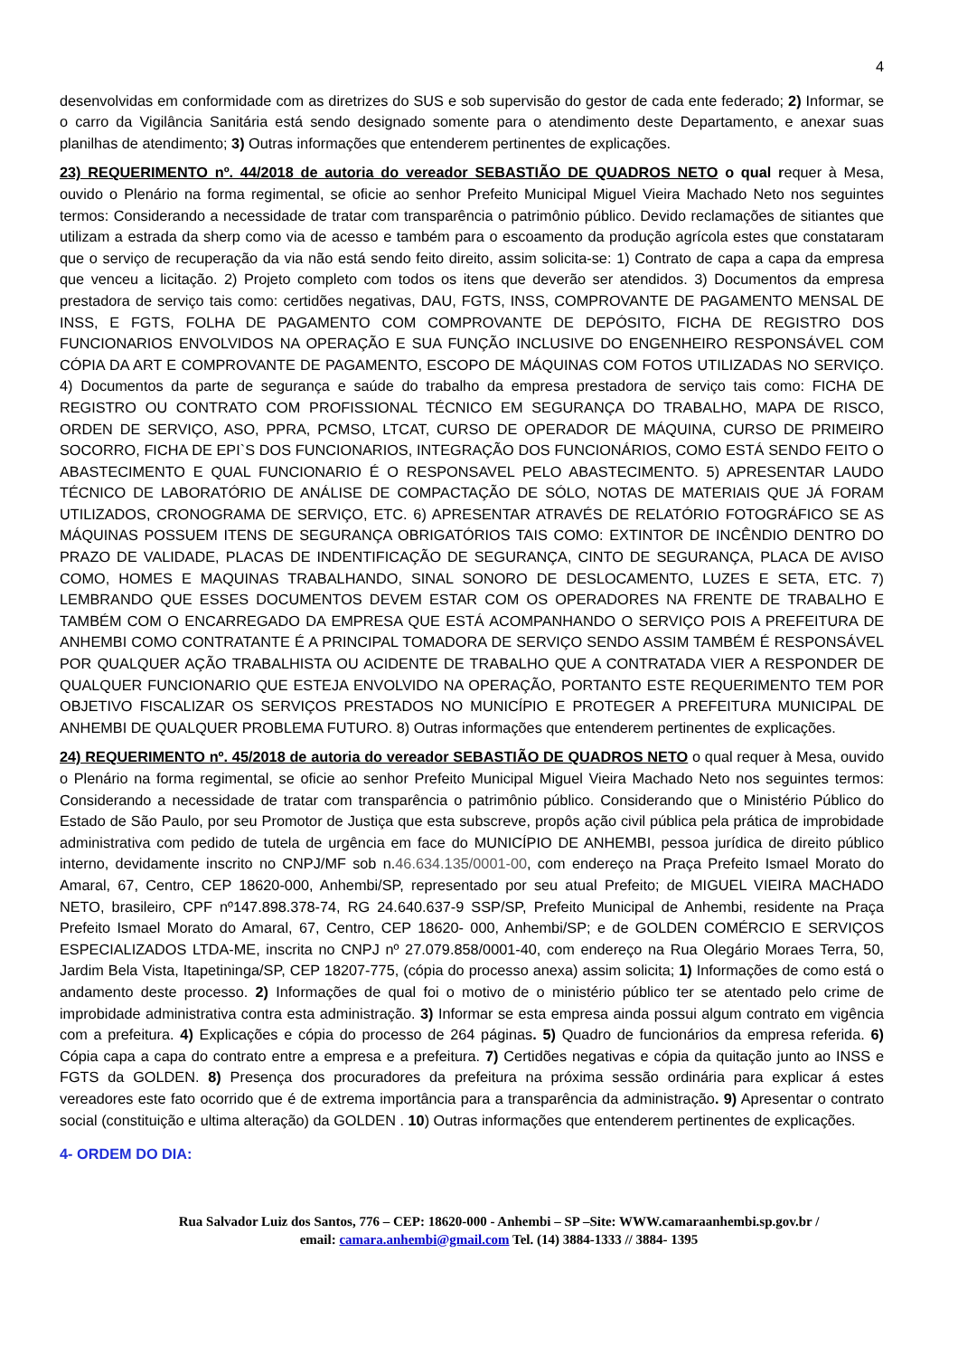4
desenvolvidas em conformidade com as diretrizes do SUS e sob supervisão do gestor de cada ente federado; 2) Informar, se o carro da Vigilância Sanitária está sendo designado somente para o atendimento deste Departamento, e anexar suas planilhas de atendimento; 3) Outras informações que entenderem pertinentes de explicações.
23) REQUERIMENTO nº. 44/2018 de autoria do vereador SEBASTIÃO DE QUADROS NETO o qual requer à Mesa, ouvido o Plenário na forma regimental, se oficie ao senhor Prefeito Municipal Miguel Vieira Machado Neto nos seguintes termos: Considerando a necessidade de tratar com transparência o patrimônio público. Devido reclamações de sitiantes que utilizam a estrada da sherp como via de acesso e também para o escoamento da produção agrícola estes que constataram que o serviço de recuperação da via não está sendo feito direito, assim solicita-se: 1) Contrato de capa a capa da empresa que venceu a licitação. 2) Projeto completo com todos os itens que deverão ser atendidos. 3) Documentos da empresa prestadora de serviço tais como: certidões negativas, DAU, FGTS, INSS, COMPROVANTE DE PAGAMENTO MENSAL DE INSS, E FGTS, FOLHA DE PAGAMENTO COM COMPROVANTE DE DEPÓSITO, FICHA DE REGISTRO DOS FUNCIONARIOS ENVOLVIDOS NA OPERAÇÃO E SUA FUNÇÃO INCLUSIVE DO ENGENHEIRO RESPONSÁVEL COM CÓPIA DA ART E COMPROVANTE DE PAGAMENTO, ESCOPO DE MÁQUINAS COM FOTOS UTILIZADAS NO SERVIÇO. 4) Documentos da parte de segurança e saúde do trabalho da empresa prestadora de serviço tais como: FICHA DE REGISTRO OU CONTRATO COM PROFISSIONAL TÉCNICO EM SEGURANÇA DO TRABALHO, MAPA DE RISCO, ORDEN DE SERVIÇO, ASO, PPRA, PCMSO, LTCAT, CURSO DE OPERADOR DE MÁQUINA, CURSO DE PRIMEIRO SOCORRO, FICHA DE EPI`S DOS FUNCIONARIOS, INTEGRAÇÃO DOS FUNCIONÁRIOS, COMO ESTÁ SENDO FEITO O ABASTECIMENTO E QUAL FUNCIONARIO É O RESPONSAVEL PELO ABASTECIMENTO. 5) APRESENTAR LAUDO TÉCNICO DE LABORATÓRIO DE ANÁLISE DE COMPACTAÇÃO DE SÓLO, NOTAS DE MATERIAIS QUE JÁ FORAM UTILIZADOS, CRONOGRAMA DE SERVIÇO, ETC. 6) APRESENTAR ATRAVÉS DE RELATÓRIO FOTOGRÁFICO SE AS MÁQUINAS POSSUEM ITENS DE SEGURANÇA OBRIGATÓRIOS TAIS COMO: EXTINTOR DE INCÊNDIO DENTRO DO PRAZO DE VALIDADE, PLACAS DE INDENTIFICAÇÃO DE SEGURANÇA, CINTO DE SEGURANÇA, PLACA DE AVISO COMO, HOMES E MAQUINAS TRABALHANDO, SINAL SONORO DE DESLOCAMENTO, LUZES E SETA, ETC. 7) LEMBRANDO QUE ESSES DOCUMENTOS DEVEM ESTAR COM OS OPERADORES NA FRENTE DE TRABALHO E TAMBÉM COM O ENCARREGADO DA EMPRESA QUE ESTÁ ACOMPANHANDO O SERVIÇO POIS A PREFEITURA DE ANHEMBI COMO CONTRATANTE É A PRINCIPAL TOMADORA DE SERVIÇO SENDO ASSIM TAMBÉM É RESPONSÁVEL POR QUALQUER AÇÃO TRABALHISTA OU ACIDENTE DE TRABALHO QUE A CONTRATADA VIER A RESPONDER DE QUALQUER FUNCIONARIO QUE ESTEJA ENVOLVIDO NA OPERAÇÃO, PORTANTO ESTE REQUERIMENTO TEM POR OBJETIVO FISCALIZAR OS SERVIÇOS PRESTADOS NO MUNICÍPIO E PROTEGER A PREFEITURA MUNICIPAL DE ANHEMBI DE QUALQUER PROBLEMA FUTURO. 8) Outras informações que entenderem pertinentes de explicações.
24) REQUERIMENTO nº. 45/2018 de autoria do vereador SEBASTIÃO DE QUADROS NETO o qual requer à Mesa, ouvido o Plenário na forma regimental, se oficie ao senhor Prefeito Municipal Miguel Vieira Machado Neto nos seguintes termos: Considerando a necessidade de tratar com transparência o patrimônio público. Considerando que o Ministério Público do Estado de São Paulo, por seu Promotor de Justiça que esta subscreve, propôs ação civil pública pela prática de improbidade administrativa com pedido de tutela de urgência em face do MUNICÍPIO DE ANHEMBI, pessoa jurídica de direito público interno, devidamente inscrito no CNPJ/MF sob n.46.634.135/0001-00, com endereço na Praça Prefeito Ismael Morato do Amaral, 67, Centro, CEP 18620-000, Anhembi/SP, representado por seu atual Prefeito; de MIGUEL VIEIRA MACHADO NETO, brasileiro, CPF nº147.898.378-74, RG 24.640.637-9 SSP/SP, Prefeito Municipal de Anhembi, residente na Praça Prefeito Ismael Morato do Amaral, 67, Centro, CEP 18620- 000, Anhembi/SP; e de GOLDEN COMÉRCIO E SERVIÇOS ESPECIALIZADOS LTDA-ME, inscrita no CNPJ nº 27.079.858/0001-40, com endereço na Rua Olegário Moraes Terra, 50, Jardim Bela Vista, Itapetininga/SP, CEP 18207-775, (cópia do processo anexa) assim solicita; 1) Informações de como está o andamento deste processo. 2) Informações de qual foi o motivo de o ministério público ter se atentado pelo crime de improbidade administrativa contra esta administração. 3) Informar se esta empresa ainda possui algum contrato em vigência com a prefeitura. 4) Explicações e cópia do processo de 264 páginas. 5) Quadro de funcionários da empresa referida. 6) Cópia capa a capa do contrato entre a empresa e a prefeitura. 7) Certidões negativas e cópia da quitação junto ao INSS e FGTS da GOLDEN. 8) Presença dos procuradores da prefeitura na próxima sessão ordinária para explicar á estes vereadores este fato ocorrido que é de extrema importância para a transparência da administração. 9) Apresentar o contrato social (constituição e ultima alteração) da GOLDEN . 10) Outras informações que entenderem pertinentes de explicações.
4- ORDEM DO DIA:
Rua Salvador Luiz dos Santos, 776 – CEP: 18620-000 - Anhembi – SP –Site: WWW.camaraanhembi.sp.gov.br /
email: camara.anhembi@gmail.com Tel. (14) 3884-1333 // 3884- 1395